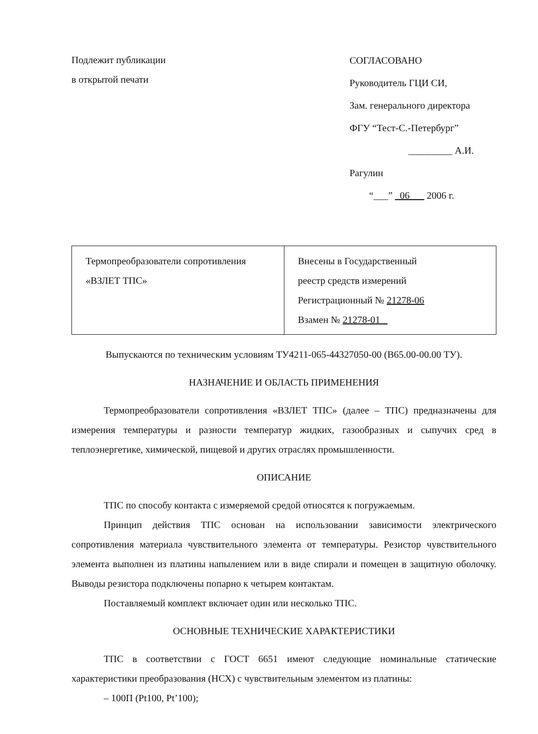Подлежит публикации
в открытой печати
СОГЛАСОВАНО
Руководитель ГЦИ СИ,
Зам. генерального директора
ФГУ “Тест-С.-Петербург”
_________ А.И. Рагулин
“___” 06 2006 г.
| Термопреобразователи сопротивления «ВЗЛЕТ ТПС» | Внесены в Государственный реестр средств измерений Регистрационный № 21278-06 Взамен № 21278-01 |
Выпускаются по техническим условиям ТУ4211-065-44327050-00 (В65.00-00.00 ТУ).
НАЗНАЧЕНИЕ И ОБЛАСТЬ ПРИМЕНЕНИЯ
Термопреобразователи сопротивления «ВЗЛЕТ ТПС» (далее – ТПС) предназначены для измерения температуры и разности температур жидких, газообразных и сыпучих сред в теплоэнергетике, химической, пищевой и других отраслях промышленности.
ОПИСАНИЕ
ТПС по способу контакта с измеряемой средой относятся к погружаемым.
Принцип действия ТПС основан на использовании зависимости электрического сопротивления материала чувствительного элемента от температуры. Резистор чувствительного элемента выполнен из платины напылением или в виде спирали и помещен в защитную оболочку. Выводы резистора подключены попарно к четырем контактам.
Поставляемый комплект включает один или несколько ТПС.
ОСНОВНЫЕ ТЕХНИЧЕСКИЕ ХАРАКТЕРИСТИКИ
ТПС в соответствии с ГОСТ 6651 имеют следующие номинальные статические характеристики преобразования (НСХ) с чувствительным элементом из платины:
– 100П (Pt100, Pt’100);